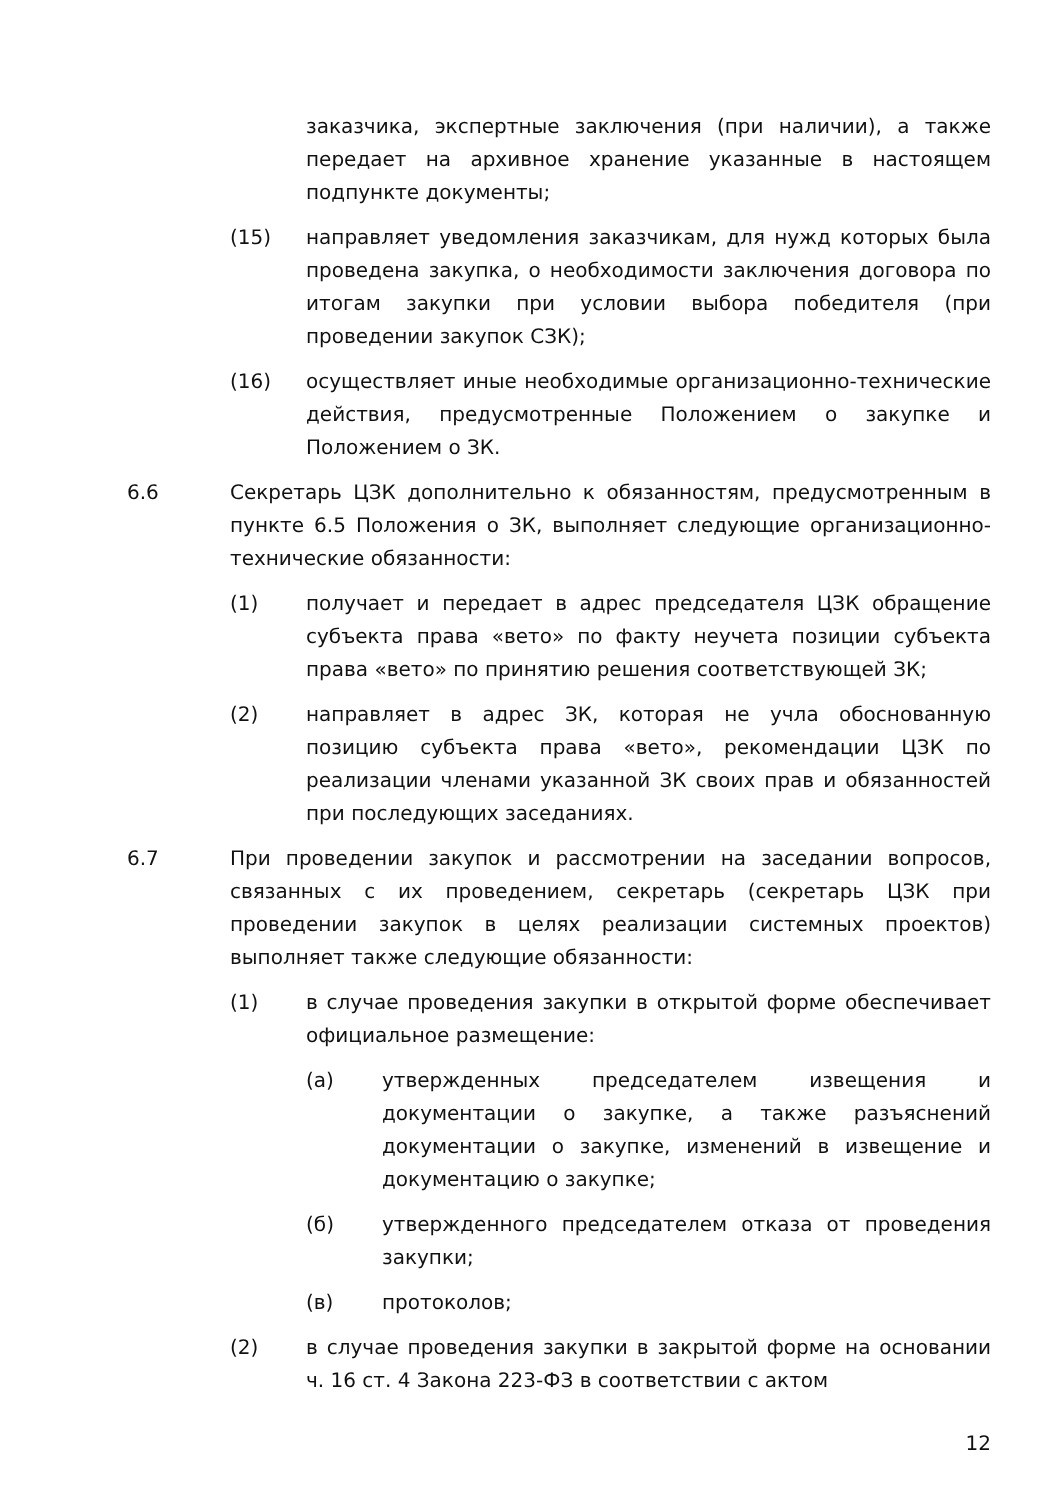заказчика, экспертные заключения (при наличии), а также передает на архивное хранение указанные в настоящем подпункте документы;
(15) направляет уведомления заказчикам, для нужд которых была проведена закупка, о необходимости заключения договора по итогам закупки при условии выбора победителя (при проведении закупок СЗК);
(16) осуществляет иные необходимые организационно-технические действия, предусмотренные Положением о закупке и Положением о ЗК.
6.6 Секретарь ЦЗК дополнительно к обязанностям, предусмотренным в пункте 6.5 Положения о ЗК, выполняет следующие организационно-технические обязанности:
(1) получает и передает в адрес председателя ЦЗК обращение субъекта права «вето» по факту неучета позиции субъекта права «вето» по принятию решения соответствующей ЗК;
(2) направляет в адрес ЗК, которая не учла обоснованную позицию субъекта права «вето», рекомендации ЦЗК по реализации членами указанной ЗК своих прав и обязанностей при последующих заседаниях.
6.7 При проведении закупок и рассмотрении на заседании вопросов, связанных с их проведением, секретарь (секретарь ЦЗК при проведении закупок в целях реализации системных проектов) выполняет также следующие обязанности:
(1) в случае проведения закупки в открытой форме обеспечивает официальное размещение:
(а) утвержденных председателем извещения и документации о закупке, а также разъяснений документации о закупке, изменений в извещение и документацию о закупке;
(б) утвержденного председателем отказа от проведения закупки;
(в) протоколов;
(2) в случае проведения закупки в закрытой форме на основании ч. 16 ст. 4 Закона 223-ФЗ в соответствии с актом
12